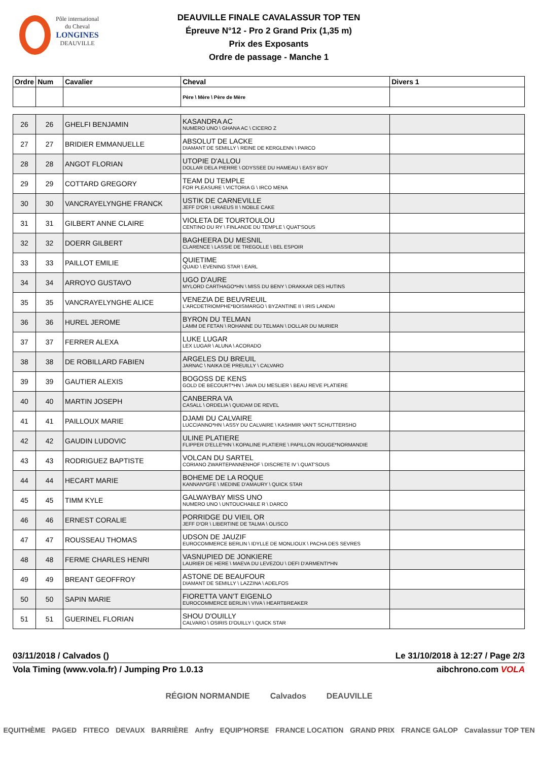Pôle international
du Cheval
LONGINES
DEAUVILLE
DEAUVILLE FINALE CAVALASSUR TOP TEN
Épreuve N°12 - Pro 2 Grand Prix (1,35 m)
Prix des Exposants
Ordre de passage - Manche 1
| Ordre | Num | Cavalier | Cheval | Divers 1 |
| --- | --- | --- | --- | --- |
| | | | Père \ Mère \ Père de Mère | |
| 26 | 26 | GHELFI BENJAMIN | KASANDRA AC NUMERO UNO \ GHANA AC \ CICERO Z | |
| 27 | 27 | BRIDIER EMMANUELLE | ABSOLUT DE LACKE DIAMANT DE SEMILLY \ REINE DE KERGLENN \ PARCO | |
| 28 | 28 | ANGOT FLORIAN | UTOPIE D'ALLOU DOLLAR DELA PIERRE \ ODYSSEE DU HAMEAU \ EASY BOY | |
| 29 | 29 | COTTARD GREGORY | TEAM DU TEMPLE FOR PLEASURE \ VICTORIA G \ IRCO MENA | |
| 30 | 30 | VANCRAYELYNGHE FRANCK | USTIK DE CARNEVILLE JEFF D'OR \ URAEUS II \ NOBLE CAKE | |
| 31 | 31 | GILBERT ANNE CLAIRE | VIOLETA DE TOURTOULOU CENTINO DU RY \ FINLANDE DU TEMPLE \ QUAT'SOUS | |
| 32 | 32 | DOERR GILBERT | BAGHEERA DU MESNIL CLARENCE \ LASSIE DE TREGOLLE \ BEL ESPOIR | |
| 33 | 33 | PAILLOT EMILIE | QUIETIME QUAID \ EVENING STAR \ EARL | |
| 34 | 34 | ARROYO GUSTAVO | UGO D'AURE MYLORD CARTHAGO*HN \ MISS DU BENY \ DRAKKAR DES HUTINS | |
| 35 | 35 | VANCRAYELYNGHE ALICE | VENEZIA DE BEUVREUIL L'ARCDETRIOMPHE*BOISMARGO \ BYZANTINE II \ IRIS LANDAI | |
| 36 | 36 | HUREL JEROME | BYRON DU TELMAN LAMM DE FETAN \ ROHANNE DU TELMAN \ DOLLAR DU MURIER | |
| 37 | 37 | FERRER ALEXA | LUKE LUGAR LEX LUGAR \ ALUNA \ ACORADO | |
| 38 | 38 | DE ROBILLARD FABIEN | ARGELES DU BREUIL JARNAC \ NAIKA DE PREUILLY \ CALVARO | |
| 39 | 39 | GAUTIER ALEXIS | BOGOSS DE KENS GOLD DE BECOURT*HN \ JAVA DU MESLIER \ BEAU REVE PLATIERE | |
| 40 | 40 | MARTIN JOSEPH | CANBERRA VA CASALL \ ORDELIA \ QUIDAM DE REVEL | |
| 41 | 41 | PAILLOUX MARIE | DJAMI DU CALVAIRE LUCCIANNO*HN \ ASSY DU CALVAIRE \ KASHMIR VAN'T SCHUTTERSHO | |
| 42 | 42 | GAUDIN LUDOVIC | ULINE PLATIERE FLIPPER D'ELLE*HN \ KOPALINE PLATIERE \ PAPILLON ROUGE*NORMANDIE | |
| 43 | 43 | RODRIGUEZ BAPTISTE | VOLCAN DU SARTEL CORIANO ZWARTEPANNENHOF \ DISCRETE IV \ QUAT'SOUS | |
| 44 | 44 | HECART MARIE | BOHEME DE LA ROQUE KANNAN*GFE \ MEDINE D'AMAURY \ QUICK STAR | |
| 45 | 45 | TIMM KYLE | GALWAYBAY MISS UNO NUMERO UNO \ UNTOUCHABLE R \ DARCO | |
| 46 | 46 | ERNEST CORALIE | PORRIDGE DU VIEIL OR JEFF D'OR \ LIBERTINE DE TALMA \ OLISCO | |
| 47 | 47 | ROUSSEAU THOMAS | UDSON DE JAUZIF EUROCOMMERCE BERLIN \ IDYLLE DE MONLIOUX \ PACHA DES SEVRES | |
| 48 | 48 | FERME CHARLES HENRI | VASNUPIED DE JONKIERE LAURIER DE HERE \ MAEVA DU LEVEZOU \ DEFI D'ARMENTI*HN | |
| 49 | 49 | BREANT GEOFFROY | ASTONE DE BEAUFOUR DIAMANT DE SEMILLY \ LAZZINA \ ADELFOS | |
| 50 | 50 | SAPIN MARIE | FIORETTA VAN'T EIGENLO EUROCOMMERCE BERLIN \ VIVA \ HEARTBREAKER | |
| 51 | 51 | GUERINEL FLORIAN | SHOU D'OUILLY CALVARO \ OSIRIS D'OUILLY \ QUICK STAR | |
03/11/2018 / Calvados () Le 31/10/2018 à 12:27 / Page 2/3
Vola Timing (www.vola.fr) / Jumping Pro 1.0.13 aibchrono.com VOLA
RÉGION NORMANDIE Calvados DEAUVILLE
EQUITHÈME PAGED FITECO DEVAUX BARRIÈRE Anfry EQUIP'HORSE FRANCE LOCATION GRAND PRIX FRANCE GALOP Cavalassur TOP TEN